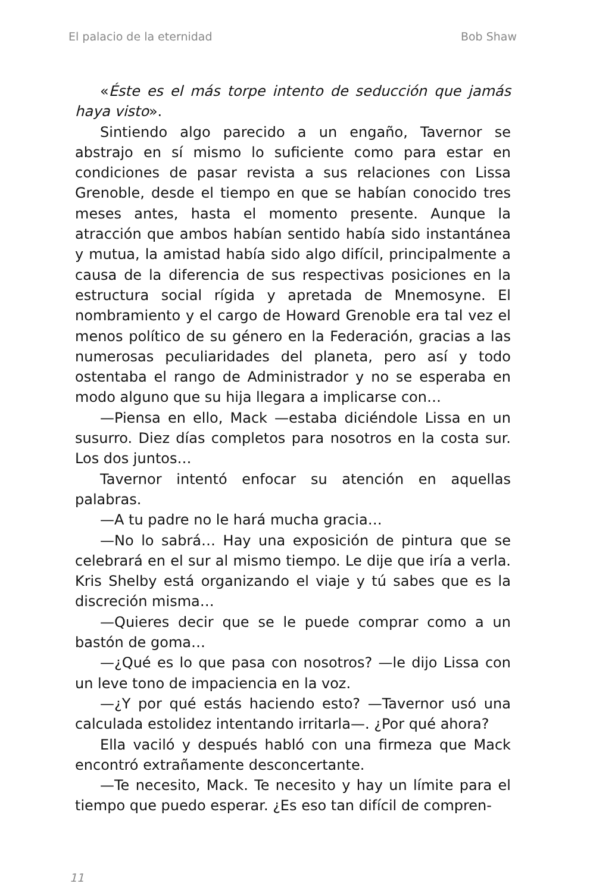El palacio de la eternidad Bob Shaw
«Éste es el más torpe intento de seducción que jamás haya visto».
Sintiendo algo parecido a un engaño, Tavernor se abstrajo en sí mismo lo suficiente como para estar en condiciones de pasar revista a sus relaciones con Lissa Grenoble, desde el tiempo en que se habían conocido tres meses antes, hasta el momento presente. Aunque la atracción que ambos habían sentido había sido instantánea y mutua, la amistad había sido algo difícil, principalmente a causa de la diferencia de sus respectivas posiciones en la estructura social rígida y apretada de Mnemosyne. El nombramiento y el cargo de Howard Grenoble era tal vez el menos político de su género en la Federación, gracias a las numerosas peculiaridades del planeta, pero así y todo ostentaba el rango de Administrador y no se esperaba en modo alguno que su hija llegara a implicarse con…
—Piensa en ello, Mack —estaba diciéndole Lissa en un susurro. Diez días completos para nosotros en la costa sur. Los dos juntos…
Tavernor intentó enfocar su atención en aquellas palabras.
—A tu padre no le hará mucha gracia…
—No lo sabrá… Hay una exposición de pintura que se celebrará en el sur al mismo tiempo. Le dije que iría a verla. Kris Shelby está organizando el viaje y tú sabes que es la discreción misma…
—Quieres decir que se le puede comprar como a un bastón de goma…
—¿Qué es lo que pasa con nosotros? —le dijo Lissa con un leve tono de impaciencia en la voz.
—¿Y por qué estás haciendo esto? —Tavernor usó una calculada estolidez intentando irritarla—. ¿Por qué ahora?
Ella vaciló y después habló con una firmeza que Mack encontró extrañamente desconcertante.
—Te necesito, Mack. Te necesito y hay un límite para el tiempo que puedo esperar. ¿Es eso tan difícil de compren-
11